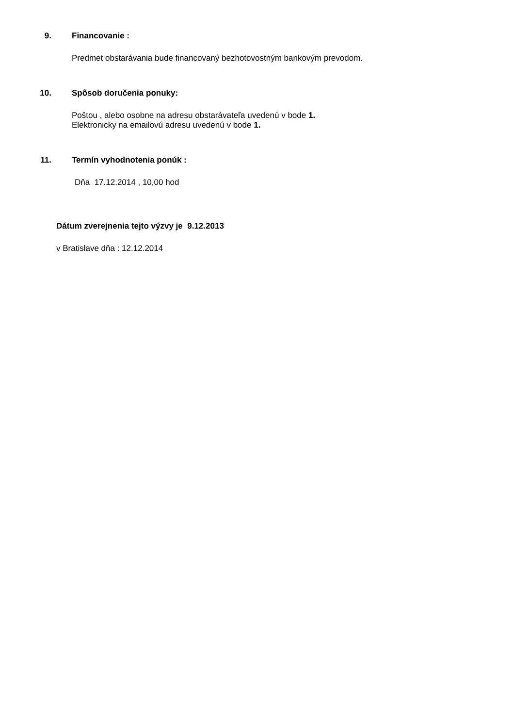9. Financovanie :
Predmet obstarávania bude financovaný bezhotovostným bankovým prevodom.
10. Spôsob doručenia ponuky:
Poštou , alebo osobne na adresu obstarávateľa uvedenú v bode 1.
Elektronicky na emailovú adresu uvedenú v bode 1.
11. Termín vyhodnotenia ponúk :
Dňa 17.12.2014 , 10,00 hod
Dátum zverejnenia tejto výzvy je 9.12.2013
v Bratislave dňa : 12.12.2014